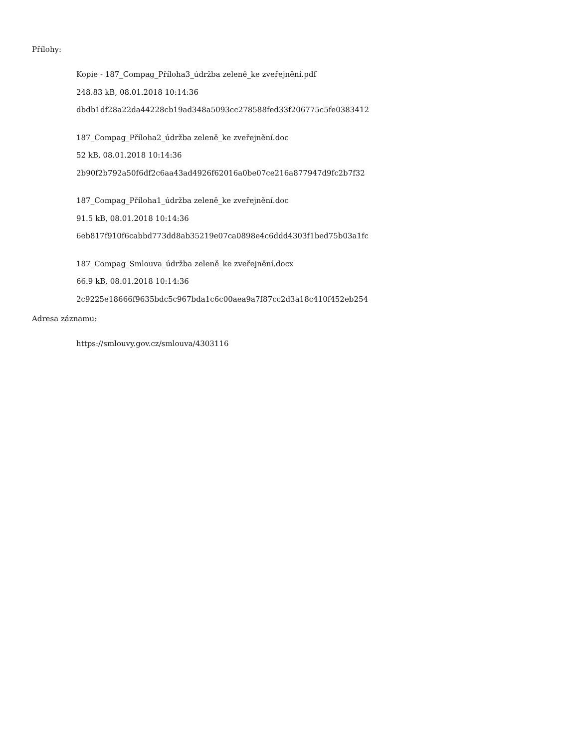Přílohy:
Kopie - 187_Compag_Příloha3_údržba zeleně_ke zveřejnění.pdf
248.83 kB, 08.01.2018 10:14:36
dbdb1df28a22da44228cb19ad348a5093cc278588fed33f206775c5fe0383412
187_Compag_Příloha2_údržba zeleně_ke zveřejnění.doc
52 kB, 08.01.2018 10:14:36
2b90f2b792a50f6df2c6aa43ad4926f62016a0be07ce216a877947d9fc2b7f32
187_Compag_Příloha1_údržba zeleně_ke zveřejnění.doc
91.5 kB, 08.01.2018 10:14:36
6eb817f910f6cabbd773dd8ab35219e07ca0898e4c6ddd4303f1bed75b03a1fc
187_Compag_Smlouva_údržba zeleně_ke zveřejnění.docx
66.9 kB, 08.01.2018 10:14:36
2c9225e18666f9635bdc5c967bda1c6c00aea9a7f87cc2d3a18c410f452eb254
Adresa záznamu:
https://smlouvy.gov.cz/smlouva/4303116